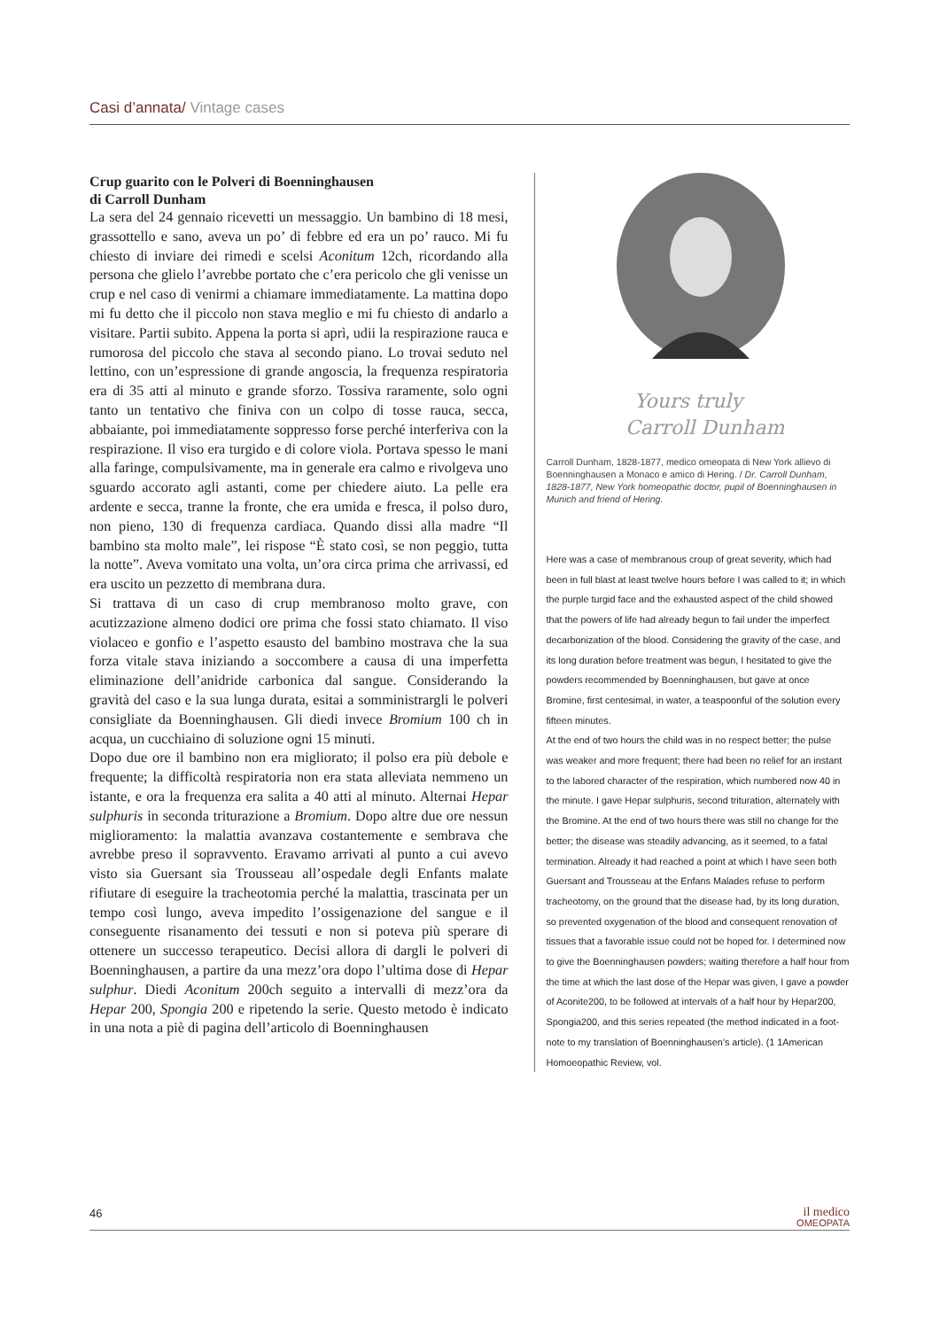Casi d’annata/ Vintage cases
Crup guarito con le Polveri di Boenninghausen
di Carroll Dunham
La sera del 24 gennaio ricevetti un messaggio. Un bambino di 18 mesi, grassottello e sano, aveva un po’ di febbre ed era un po’ rauco. Mi fu chiesto di inviare dei rimedi e scelsi Aconitum 12ch, ricordando alla persona che glielo l’avrebbe portato che c’era pericolo che gli venisse un crup e nel caso di venirmi a chiamare immediatamente. La mattina dopo mi fu detto che il piccolo non stava meglio e mi fu chiesto di andarlo a visitare. Partii subito. Appena la porta si aprì, udii la respirazione rauca e rumorosa del piccolo che stava al secondo piano. Lo trovai seduto nel lettino, con un’espressione di grande angoscia, la frequenza respiratoria era di 35 atti al minuto e grande sforzo. Tossiva raramente, solo ogni tanto un tentativo che finiva con un colpo di tosse rauca, secca, abbaiante, poi immediatamente soppresso forse perché interferiva con la respirazione. Il viso era turgido e di colore viola. Portava spesso le mani alla faringe, compulsivamente, ma in generale era calmo e rivolgeva uno sguardo accorato agli astanti, come per chiedere aiuto. La pelle era ardente e secca, tranne la fronte, che era umida e fresca, il polso duro, non pieno, 130 di frequenza cardiaca. Quando dissi alla madre “Il bambino sta molto male”, lei rispose “È stato così, se non peggio, tutta la notte”. Aveva vomitato una volta, un’ora circa prima che arrivassi, ed era uscito un pezzetto di membrana dura.
Si trattava di un caso di crup membranoso molto grave, con acutizzazione almeno dodici ore prima che fossi stato chiamato. Il viso violaceo e gonfio e l’aspetto esausto del bambino mostrava che la sua forza vitale stava iniziando a soccombere a causa di una imperfetta eliminazione dell’anidride carbonica dal sangue. Considerando la gravità del caso e la sua lunga durata, esitai a somministrargli le polveri consigliate da Boenninghausen. Gli diedi invece Bromium 100 ch in acqua, un cucchiaino di soluzione ogni 15 minuti.
Dopo due ore il bambino non era migliorato; il polso era più debole e frequente; la difficoltà respiratoria non era stata alleviata nemmeno un istante, e ora la frequenza era salita a 40 atti al minuto. Alternai Hepar sulphuris in seconda triturazione a Bromium. Dopo altre due ore nessun miglioramento: la malattia avanzava costantemente e sembrava che avrebbe preso il sopravvento. Eravamo arrivati al punto a cui avevo visto sia Guersant sia Trousseau all’ospedale degli Enfants malate rifiutare di eseguire la tracheotomia perché la malattia, trascinata per un tempo così lungo, aveva impedito l’ossigenazione del sangue e il conseguente risanamento dei tessuti e non si poteva più sperare di ottenere un successo terapeutico. Decisi allora di dargli le polveri di Boenninghausen, a partire da una mezz’ora dopo l’ultima dose di Hepar sulphur. Diedi Aconitum 200ch seguito a intervalli di mezz’ora da Hepar 200, Spongia 200 e ripetendo la serie. Questo metodo è indicato in una nota a piè di pagina dell’articolo di Boenninghausen
Yours truly
Carroll Dunham
Carroll Dunham, 1828-1877, medico omeopata di New York allievo di Boenninghausen a Monaco e amico di Hering. / Dr. Carroll Dunham, 1828-1877, New York homeopathic doctor, pupil of Boenninghausen in Munich and friend of Hering.
Here was a case of membranous croup of great severity, which had been in full blast at least twelve hours before I was called to it; in which the purple turgid face and the exhausted aspect of the child showed that the powers of life had already begun to fail under the imperfect decarbonization of the blood. Considering the gravity of the case, and its long duration before treatment was begun, I hesitated to give the powders recommended by Boenninghausen, but gave at once Bromine, first centesimal, in water, a teaspoonful of the solution every fifteen minutes.
At the end of two hours the child was in no respect better; the pulse was weaker and more frequent; there had been no relief for an instant to the labored character of the respiration, which numbered now 40 in the minute. I gave Hepar sulphuris, second trituration, alternately with the Bromine. At the end of two hours there was still no change for the better; the disease was steadily advancing, as it seemed, to a fatal termination. Already it had reached a point at which I have seen both Guersant and Trousseau at the Enfans Malades refuse to perform tracheotomy, on the ground that the disease had, by its long duration, so prevented oxygenation of the blood and consequent renovation of tissues that a favorable issue could not be hoped for. I determined now to give the Boenninghausen powders; waiting therefore a half hour from the time at which the last dose of the Hepar was given, I gave a powder of Aconite200, to be followed at intervals of a half hour by Hepar200, Spongia200, and this series repeated (the method indicated in a foot-note to my translation of Boenninghausen’s article). (1 1American Homoeopathic Review, vol.
46
il medico
OMEOPATA